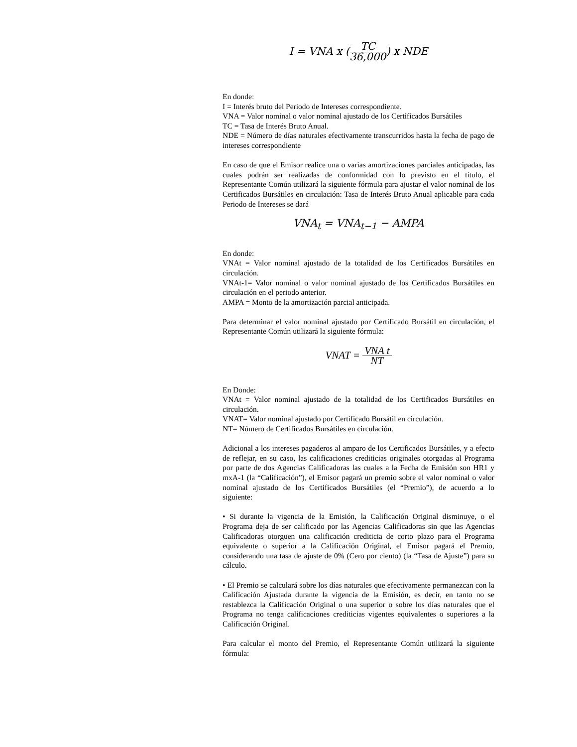I = VNA x (TC 36,000) x NDE
En donde:
I = Interés bruto del Periodo de Intereses correspondiente.
VNA = Valor nominal o valor nominal ajustado de los Certificados Bursátiles
TC = Tasa de Interés Bruto Anual.
NDE = Número de días naturales efectivamente transcurridos hasta la fecha de pago de intereses correspondiente
En caso de que el Emisor realice una o varias amortizaciones parciales anticipadas, las cuales podrán ser realizadas de conformidad con lo previsto en el título, el Representante Común utilizará la siguiente fórmula para ajustar el valor nominal de los Certificados Bursátiles en circulación: Tasa de Interés Bruto Anual aplicable para cada Periodo de Intereses se dará
VNA<sub>t</sub> = VNA<sub>t−1</sub> − AMPA
En donde:
VNAt = Valor nominal ajustado de la totalidad de los Certificados Bursátiles en circulación.
VNAt-1= Valor nominal o valor nominal ajustado de los Certificados Bursátiles en circulación en el periodo anterior.
AMPA = Monto de la amortización parcial anticipada.
Para determinar el valor nominal ajustado por Certificado Bursátil en circulación, el Representante Común utilizará la siguiente fórmula:
VNAT = VNA t NT
En Donde:
VNAt = Valor nominal ajustado de la totalidad de los Certificados Bursátiles en circulación.
VNAT= Valor nominal ajustado por Certificado Bursátil en circulación.
NT= Número de Certificados Bursátiles en circulación.
Adicional a los intereses pagaderos al amparo de los Certificados Bursátiles, y a efecto de reflejar, en su caso, las calificaciones crediticias originales otorgadas al Programa por parte de dos Agencias Calificadoras las cuales a la Fecha de Emisión son HR1 y mxA-1 (la “Calificación”), el Emisor pagará un premio sobre el valor nominal o valor nominal ajustado de los Certificados Bursátiles (el “Premio”), de acuerdo a lo siguiente:
• Si durante la vigencia de la Emisión, la Calificación Original disminuye, o el Programa deja de ser calificado por las Agencias Calificadoras sin que las Agencias Calificadoras otorguen una calificación crediticia de corto plazo para el Programa equivalente o superior a la Calificación Original, el Emisor pagará el Premio, considerando una tasa de ajuste de 0% (Cero por ciento) (la “Tasa de Ajuste”) para su cálculo.
• El Premio se calculará sobre los días naturales que efectivamente permanezcan con la Calificación Ajustada durante la vigencia de la Emisión, es decir, en tanto no se restablezca la Calificación Original o una superior o sobre los días naturales que el Programa no tenga calificaciones crediticias vigentes equivalentes o superiores a la Calificación Original.
Para calcular el monto del Premio, el Representante Común utilizará la siguiente fórmula: